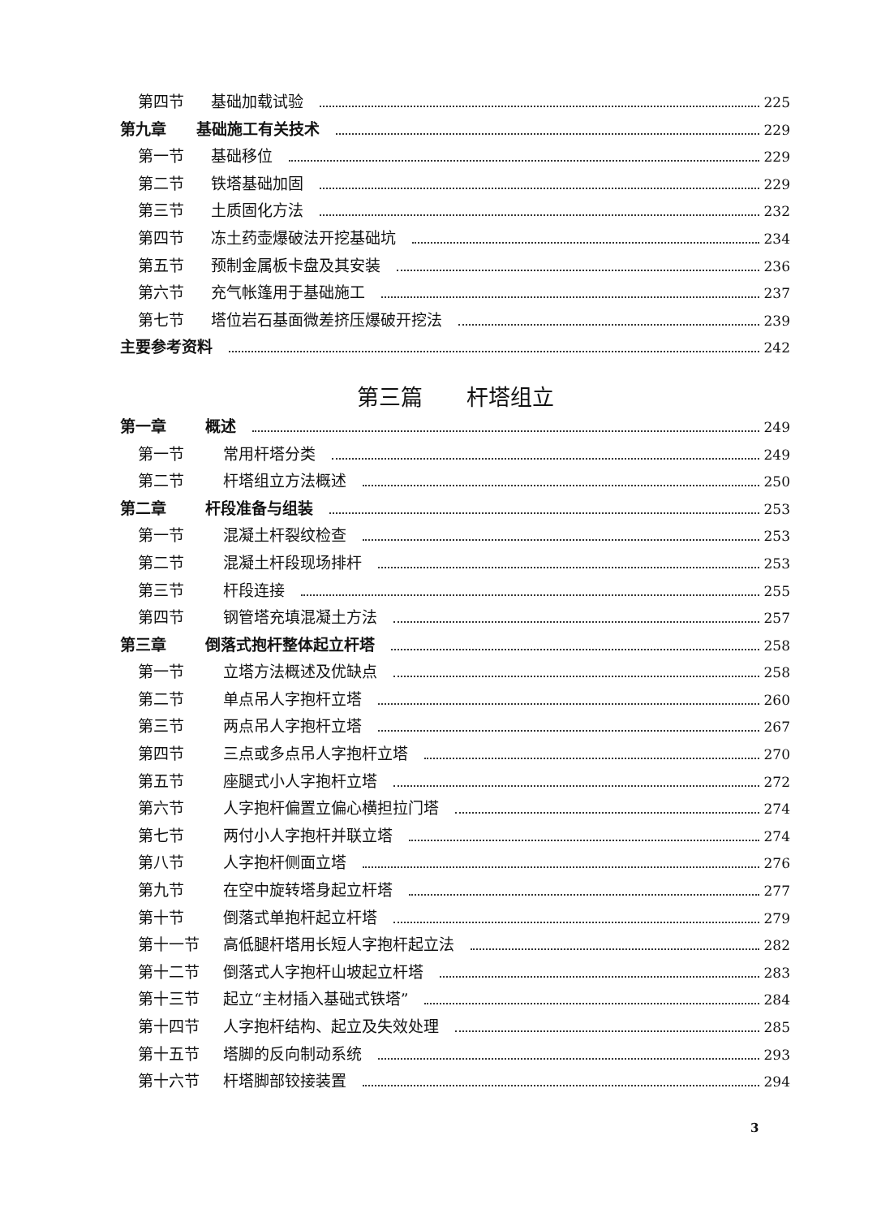第四节 基础加载试验 225
第九章 基础施工有关技术 229
第一节 基础移位 229
第二节 铁塔基础加固 229
第三节 土质固化方法 232
第四节 冻土药壶爆破法开挖基础坑 234
第五节 预制金属板卡盘及其安装 236
第六节 充气帐篷用于基础施工 237
第七节 塔位岩石基面微差挤压爆破开挖法 239
主要参考资料 242
第三篇　　杆塔组立
第一章 概述 249
第一节 常用杆塔分类 249
第二节 杆塔组立方法概述 250
第二章 杆段准备与组装 253
第一节 混凝土杆裂纹检查 253
第二节 混凝土杆段现场排杆 253
第三节 杆段连接 255
第四节 钢管塔充填混凝土方法 257
第三章 倒落式抱杆整体起立杆塔 258
第一节 立塔方法概述及优缺点 258
第二节 单点吊人字抱杆立塔 260
第三节 两点吊人字抱杆立塔 267
第四节 三点或多点吊人字抱杆立塔 270
第五节 座腿式小人字抱杆立塔 272
第六节 人字抱杆偏置立偏心横担拉门塔 274
第七节 两付小人字抱杆并联立塔 274
第八节 人字抱杆侧面立塔 276
第九节 在空中旋转塔身起立杆塔 277
第十节 倒落式单抱杆起立杆塔 279
第十一节 高低腿杆塔用长短人字抱杆起立法 282
第十二节 倒落式人字抱杆山坡起立杆塔 283
第十三节 起立“主材插入基础式铁塔” 284
第十四节 人字抱杆结构、起立及失效处理 285
第十五节 塔脚的反向制动系统 293
第十六节 杆塔脚部铰接装置 294
3